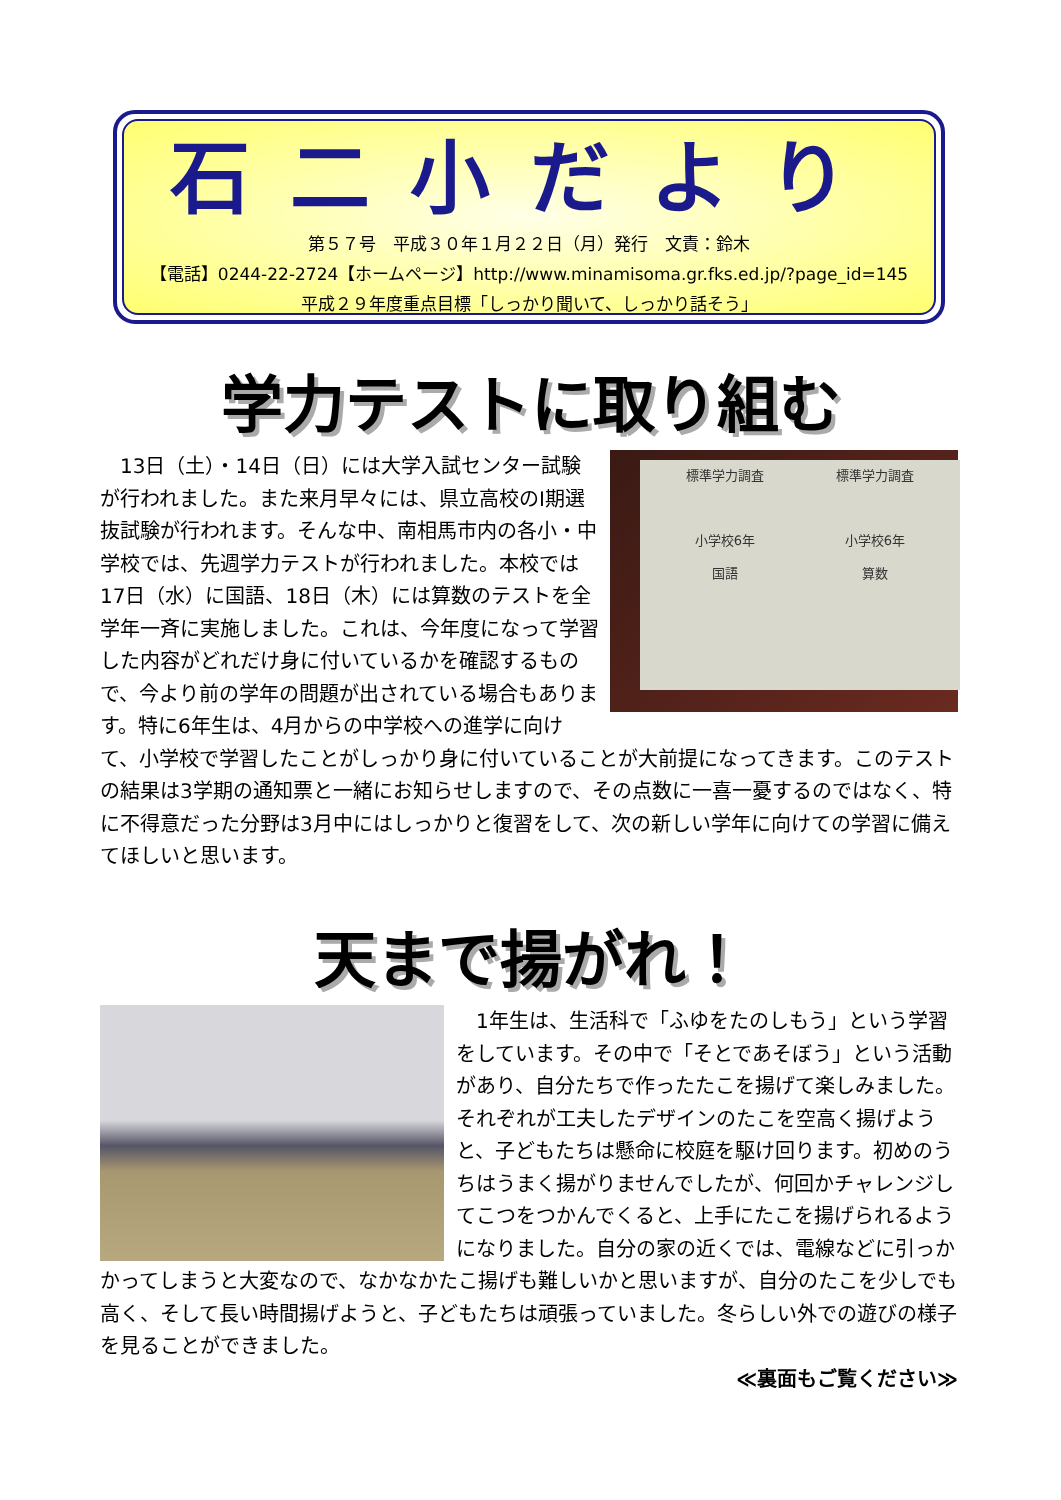石二小だより
第５７号　平成３０年１月２２日（月）発行　文責：鈴木
【電話】0244-22-2724【ホームページ】http://www.minamisoma.gr.fks.ed.jp/?page_id=145
平成２９年度重点目標「しっかり聞いて、しっかり話そう」
学力テストに取り組む
標準学力調査
小学校6年
国語
標準学力調査
小学校6年
算数
　13日（土）・14日（日）には大学入試センター試験が行われました。また来月早々には、県立高校のⅠ期選抜試験が行われます。そんな中、南相馬市内の各小・中学校では、先週学力テストが行われました。本校では17日（水）に国語、18日（木）には算数のテストを全学年一斉に実施しました。これは、今年度になって学習した内容がどれだけ身に付いているかを確認するもので、今より前の学年の問題が出されている場合もあります。特に6年生は、4月からの中学校への進学に向けて、小学校で学習したことがしっかり身に付いていることが大前提になってきます。このテストの結果は3学期の通知票と一緒にお知らせしますので、その点数に一喜一憂するのではなく、特に不得意だった分野は3月中にはしっかりと復習をして、次の新しい学年に向けての学習に備えてほしいと思います。
天まで揚がれ！
　1年生は、生活科で「ふゆをたのしもう」という学習をしています。その中で「そとであそぼう」という活動があり、自分たちで作ったたこを揚げて楽しみました。それぞれが工夫したデザインのたこを空高く揚げようと、子どもたちは懸命に校庭を駆け回ります。初めのうちはうまく揚がりませんでしたが、何回かチャレンジしてこつをつかんでくると、上手にたこを揚げられるようになりました。自分の家の近くでは、電線などに引っかかってしまうと大変なので、なかなかたこ揚げも難しいかと思いますが、自分のたこを少しでも高く、そして長い時間揚げようと、子どもたちは頑張っていました。冬らしい外での遊びの様子を見ることができました。
≪裏面もご覧ください≫